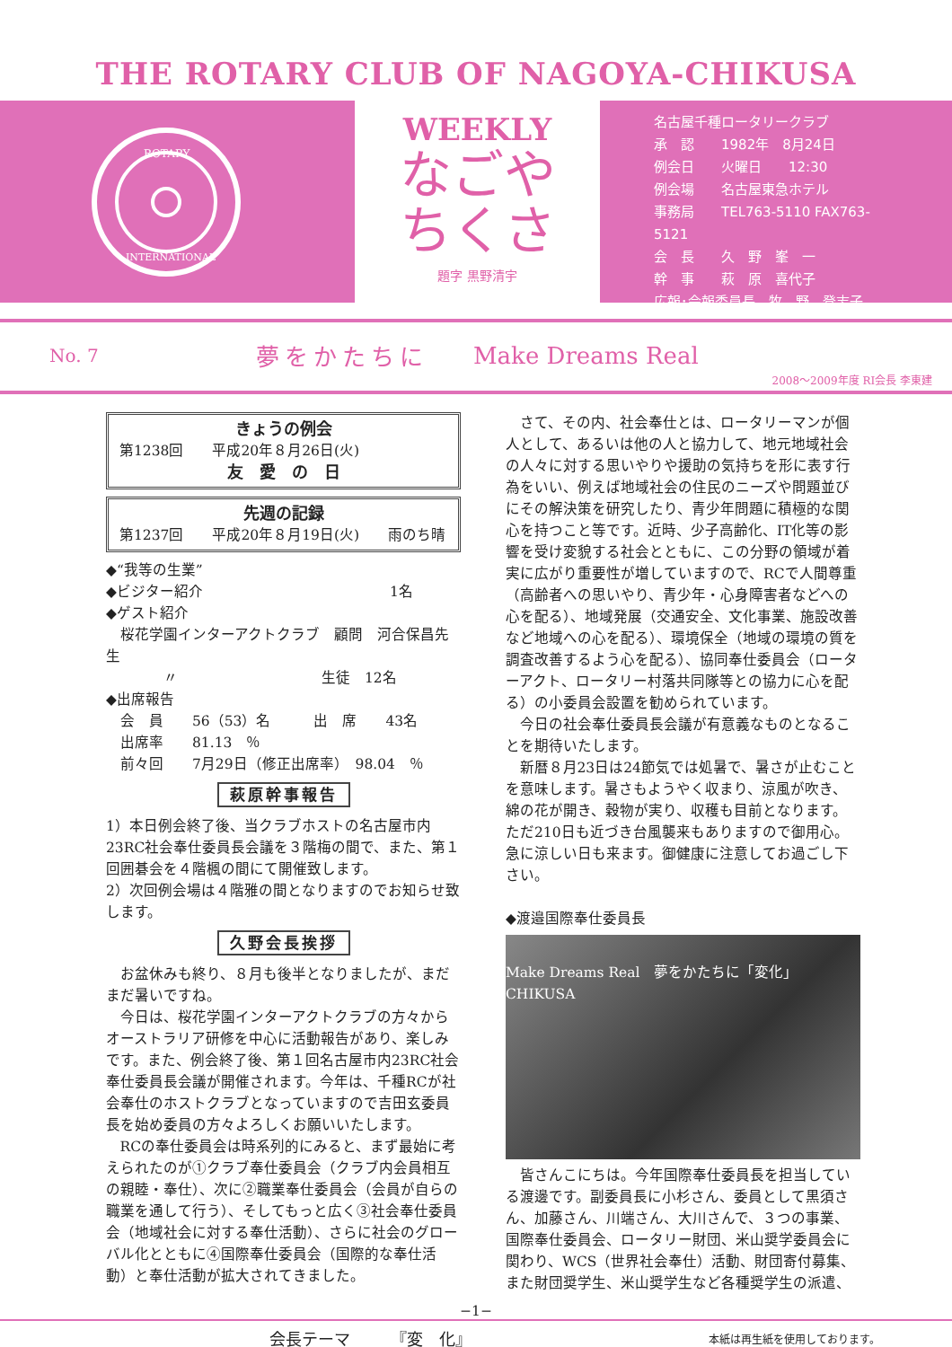THE ROTARY CLUB OF NAGOYA-CHIKUSA
ROTARY
INTERNATIONAL
WEEKLY
なごや
ちくさ
題字 黒野清宇
名古屋千種ロータリークラブ
承　認　　1982年　8月24日
例会日　　火曜日　　12:30
例会場　　名古屋東急ホテル
事務局　　TEL763-5110 FAX763-5121
会　長　　久　野　峯　一
幹　事　　萩　原　喜代子
広報･会報委員長　牧　野　登志子
No. 7
夢をかたちに Make Dreams Real
2008～2009年度 RI会長 李東建
きょうの例会
第1238回　　平成20年８月26日(火)
友　愛　の　日
先週の記録
第1237回　　平成20年８月19日(火)　　雨のち晴
◆“我等の生業”
◆ビジター紹介　　　　　　　　　　　　　1名
◆ゲスト紹介
　桜花学園インターアクトクラブ　顧問　河合保昌先生
　　　　〃　　　　　　　　　　生徒　12名
◆出席報告
　会　員　　56（53）名　　　出　席　　43名
　出席率　　81.13　％
　前々回　　7月29日（修正出席率）　98.04　％
萩原幹事報告
1）本日例会終了後、当クラブホストの名古屋市内23RC社会奉仕委員長会議を３階梅の間で、また、第１回囲碁会を４階楓の間にて開催致します。
2）次回例会場は４階雅の間となりますのでお知らせ致します。
久野会長挨拶
お盆休みも終り、８月も後半となりましたが、まだまだ暑いですね。
今日は、桜花学園インターアクトクラブの方々からオーストラリア研修を中心に活動報告があり、楽しみです。また、例会終了後、第１回名古屋市内23RC社会奉仕委員長会議が開催されます。今年は、千種RCが社会奉仕のホストクラブとなっていますので吉田玄委員長を始め委員の方々よろしくお願いいたします。
RCの奉仕委員会は時系列的にみると、まず最始に考えられたのが①クラブ奉仕委員会（クラブ内会員相互の親睦・奉仕）、次に②職業奉仕委員会（会員が自らの職業を通して行う）、そしてもっと広く③社会奉仕委員会（地域社会に対する奉仕活動）、さらに社会のグローバル化とともに④国際奉仕委員会（国際的な奉仕活動）と奉仕活動が拡大されてきました。
さて、その内、社会奉仕とは、ロータリーマンが個人として、あるいは他の人と協力して、地元地域社会の人々に対する思いやりや援助の気持ちを形に表す行為をいい、例えば地域社会の住民のニーズや問題並びにその解決策を研究したり、青少年問題に積極的な関心を持つこと等です。近時、少子高齢化、IT化等の影響を受け変貌する社会とともに、この分野の領域が着実に広がり重要性が増していますので、RCで人間尊重（高齢者への思いやり、青少年・心身障害者などへの心を配る）、地域発展（交通安全、文化事業、施設改善など地域への心を配る）、環境保全（地域の環境の質を調査改善するよう心を配る）、協同奉仕委員会（ローターアクト、ロータリー村落共同隊等との協力に心を配る）の小委員会設置を勧められています。
今日の社会奉仕委員長会議が有意義なものとなることを期待いたします。
新暦８月23日は24節気では処暑で、暑さが止むことを意味します。暑さもようやく収まり、涼風が吹き、綿の花が開き、穀物が実り、収穫も目前となります。ただ210日も近づき台風襲来もありますので御用心。急に涼しい日も来ます。御健康に注意してお過ごし下さい。
◆渡邉国際奉仕委員長
Make Dreams Real　夢をかたちに「変化」 CHIKUSA
皆さんこにちは。今年国際奉仕委員長を担当している渡邊です。副委員長に小杉さん、委員として黒須さん、加藤さん、川端さん、大川さんで、３つの事業、国際奉仕委員会、ロータリー財団、米山奨学委員会に関わり、WCS（世界社会奉仕）活動、財団寄付募集、また財団奨学生、米山奨学生など各種奨学生の派遣、
−1−
会長テーマ　　　『変　化』 本紙は再生紙を使用しております。